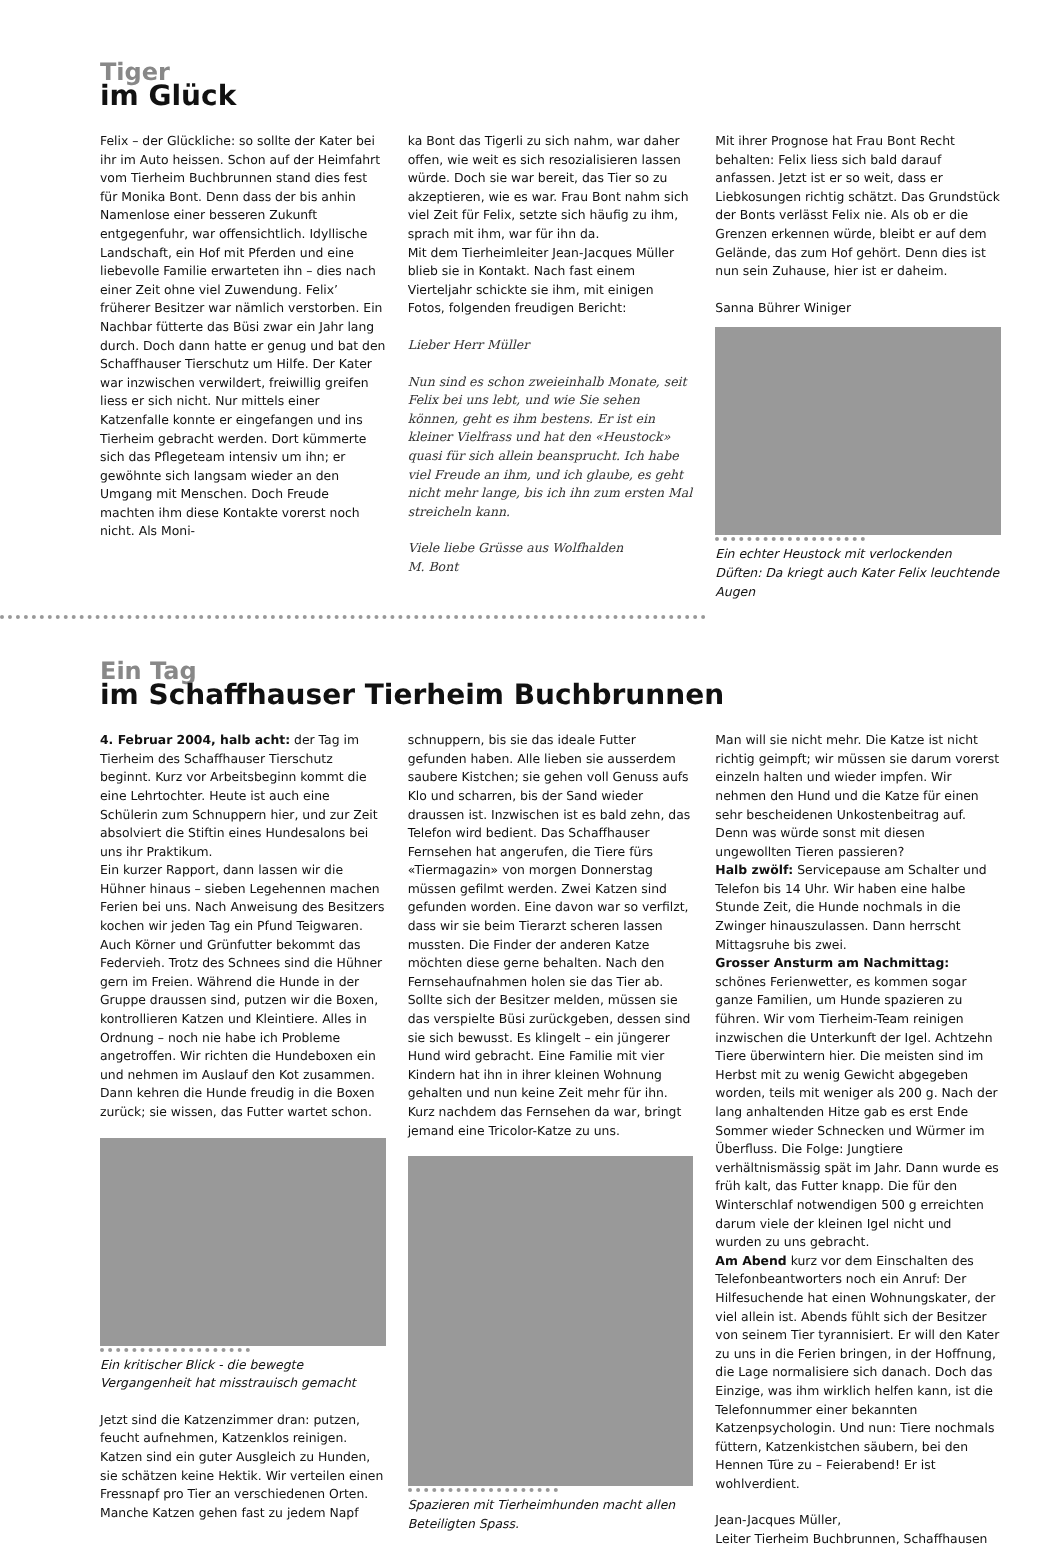Tiger
im Glück
Felix – der Glückliche: so sollte der Kater bei ihr im Auto heissen. Schon auf der Heimfahrt vom Tierheim Buchbrunnen stand dies fest für Monika Bont. Denn dass der bis anhin Namenlose einer besseren Zukunft entgegenfuhr, war offensichtlich. Idyllische Landschaft, ein Hof mit Pferden und eine liebevolle Familie erwarteten ihn – dies nach einer Zeit ohne viel Zuwendung. Felix’ früherer Besitzer war nämlich verstorben. Ein Nachbar fütterte das Büsi zwar ein Jahr lang durch. Doch dann hatte er genug und bat den Schaffhauser Tierschutz um Hilfe. Der Kater war inzwischen verwildert, freiwillig greifen liess er sich nicht. Nur mittels einer Katzenfalle konnte er eingefangen und ins Tierheim gebracht werden. Dort kümmerte sich das Pflegeteam intensiv um ihn; er gewöhnte sich langsam wieder an den Umgang mit Menschen. Doch Freude machten ihm diese Kontakte vorerst noch nicht. Als Moni-
ka Bont das Tigerli zu sich nahm, war daher offen, wie weit es sich resozialisieren lassen würde. Doch sie war bereit, das Tier so zu akzeptieren, wie es war. Frau Bont nahm sich viel Zeit für Felix, setzte sich häufig zu ihm, sprach mit ihm, war für ihn da.
Mit dem Tierheimleiter Jean-Jacques Müller blieb sie in Kontakt. Nach fast einem Vierteljahr schickte sie ihm, mit einigen Fotos, folgenden freudigen Bericht:
Lieber Herr Müller
Nun sind es schon zweieinhalb Monate, seit Felix bei uns lebt, und wie Sie sehen können, geht es ihm bestens. Er ist ein kleiner Vielfrass und hat den «Heustock» quasi für sich allein beansprucht. Ich habe viel Freude an ihm, und ich glaube, es geht nicht mehr lange, bis ich ihn zum ersten Mal streicheln kann.
Viele liebe Grüsse aus Wolfhalden
M. Bont
Mit ihrer Prognose hat Frau Bont Recht behalten: Felix liess sich bald darauf anfassen. Jetzt ist er so weit, dass er Liebkosungen richtig schätzt. Das Grundstück der Bonts verlässt Felix nie. Als ob er die Grenzen erkennen würde, bleibt er auf dem Gelände, das zum Hof gehört. Denn dies ist nun sein Zuhause, hier ist er daheim.
Sanna Bührer Winiger
Ein echter Heustock mit verlockenden Düften: Da kriegt auch Kater Felix leuchtende Augen
Ein Tag
im Schaffhauser Tierheim Buchbrunnen
4. Februar 2004, halb acht: der Tag im Tierheim des Schaffhauser Tierschutz beginnt. Kurz vor Arbeitsbeginn kommt die eine Lehrtochter. Heute ist auch eine Schülerin zum Schnuppern hier, und zur Zeit absolviert die Stiftin eines Hundesalons bei uns ihr Praktikum.
Ein kurzer Rapport, dann lassen wir die Hühner hinaus – sieben Legehennen machen Ferien bei uns. Nach Anweisung des Besitzers kochen wir jeden Tag ein Pfund Teigwaren. Auch Körner und Grünfutter bekommt das Federvieh. Trotz des Schnees sind die Hühner gern im Freien. Während die Hunde in der Gruppe draussen sind, putzen wir die Boxen, kontrollieren Katzen und Kleintiere. Alles in Ordnung – noch nie habe ich Probleme angetroffen. Wir richten die Hundeboxen ein und nehmen im Auslauf den Kot zusammen. Dann kehren die Hunde freudig in die Boxen zurück; sie wissen, das Futter wartet schon.
Ein kritischer Blick - die bewegte Vergangenheit hat misstrauisch gemacht
Jetzt sind die Katzenzimmer dran: putzen, feucht aufnehmen, Katzenklos reinigen. Katzen sind ein guter Ausgleich zu Hunden, sie schätzen keine Hektik. Wir verteilen einen Fressnapf pro Tier an verschiedenen Orten. Manche Katzen gehen fast zu jedem Napf
schnuppern, bis sie das ideale Futter gefunden haben. Alle lieben sie ausserdem saubere Kistchen; sie gehen voll Genuss aufs Klo und scharren, bis der Sand wieder draussen ist. Inzwischen ist es bald zehn, das Telefon wird bedient. Das Schaffhauser Fernsehen hat angerufen, die Tiere fürs «Tiermagazin» von morgen Donnerstag müssen gefilmt werden. Zwei Katzen sind gefunden worden. Eine davon war so verfilzt, dass wir sie beim Tierarzt scheren lassen mussten. Die Finder der anderen Katze möchten diese gerne behalten. Nach den Fernsehaufnahmen holen sie das Tier ab. Sollte sich der Besitzer melden, müssen sie das verspielte Büsi zurückgeben, dessen sind sie sich bewusst. Es klingelt – ein jüngerer Hund wird gebracht. Eine Familie mit vier Kindern hat ihn in ihrer kleinen Wohnung gehalten und nun keine Zeit mehr für ihn. Kurz nachdem das Fernsehen da war, bringt jemand eine Tricolor-Katze zu uns.
Spazieren mit Tierheimhunden macht allen Beteiligten Spass.
Man will sie nicht mehr. Die Katze ist nicht richtig geimpft; wir müssen sie darum vorerst einzeln halten und wieder impfen. Wir nehmen den Hund und die Katze für einen sehr bescheidenen Unkostenbeitrag auf. Denn was würde sonst mit diesen ungewollten Tieren passieren?
Halb zwölf: Servicepause am Schalter und Telefon bis 14 Uhr. Wir haben eine halbe Stunde Zeit, die Hunde nochmals in die Zwinger hinauszulassen. Dann herrscht Mittagsruhe bis zwei.
Grosser Ansturm am Nachmittag: schönes Ferienwetter, es kommen sogar ganze Familien, um Hunde spazieren zu führen. Wir vom Tierheim-Team reinigen inzwischen die Unterkunft der Igel. Achtzehn Tiere überwintern hier. Die meisten sind im Herbst mit zu wenig Gewicht abgegeben worden, teils mit weniger als 200 g. Nach der lang anhaltenden Hitze gab es erst Ende Sommer wieder Schnecken und Würmer im Überfluss. Die Folge: Jungtiere verhältnismässig spät im Jahr. Dann wurde es früh kalt, das Futter knapp. Die für den Winterschlaf notwendigen 500 g erreichten darum viele der kleinen Igel nicht und wurden zu uns gebracht.
Am Abend kurz vor dem Einschalten des Telefonbeantworters noch ein Anruf: Der Hilfesuchende hat einen Wohnungskater, der viel allein ist. Abends fühlt sich der Besitzer von seinem Tier tyrannisiert. Er will den Kater zu uns in die Ferien bringen, in der Hoffnung, die Lage normalisiere sich danach. Doch das Einzige, was ihm wirklich helfen kann, ist die Telefonnummer einer bekannten Katzenpsychologin. Und nun: Tiere nochmals füttern, Katzenkistchen säubern, bei den Hennen Türe zu – Feierabend! Er ist wohlverdient.
Jean-Jacques Müller,
Leiter Tierheim Buchbrunnen, Schaffhausen